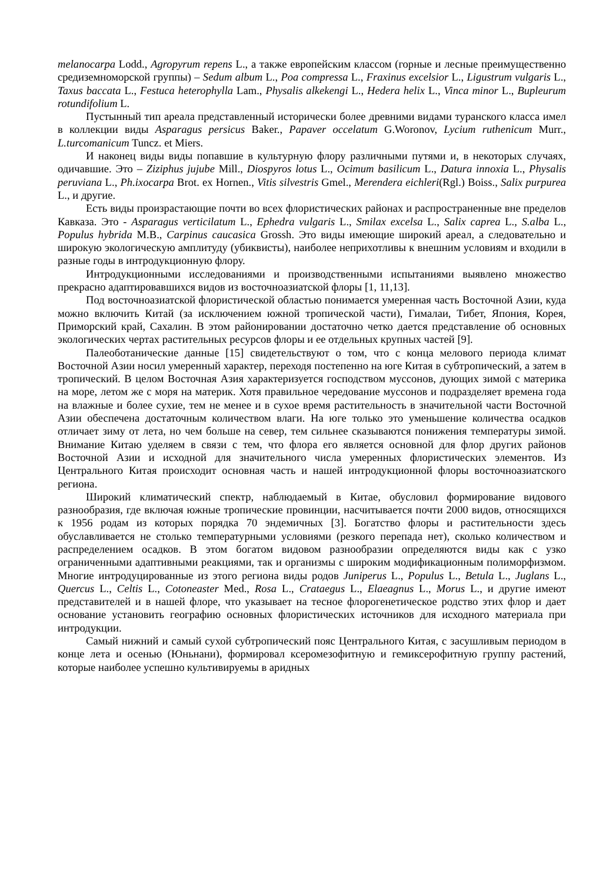melanocarpa Lodd., Agropyrum repens L., а также европейским классом (горные и лесные преимущественно средиземноморской группы) – Sedum album L., Poa compressa L., Fraxinus excelsior L., Ligustrum vulgaris L., Taxus baccata L., Festuca heterophylla Lam., Physalis alkekengi L., Hedera helix L., Vinca minor L., Bupleurum rotundifolium L.
Пустынный тип ареала представленный исторически более древними видами туранского класса имел в коллекции виды Asparagus persicus Baker., Papaver occelatum G.Woronov, Lycium ruthenicum Murr., L.turcomanicum Tuncz. et Miers.
И наконец виды виды попавшие в культурную флору различными путями и, в некоторых случаях, одичавшие. Это – Ziziphus jujube Mill., Diospyros lotus L., Ocimum basilicum L., Datura innoxia L., Physalis peruviana L., Ph.ixocarpa Brot. ex Hornen., Vitis silvestris Gmel., Merendera eichleri(Rgl.) Boiss., Salix purpurea L., и другие.
Есть виды произрастающие почти во всех флористических районах и распространенные вне пределов Кавказа. Это - Asparagus verticilatum L., Ephedra vulgaris L., Smilax excelsa L., Salix caprea L., S.alba L., Populus hybrida M.B., Carpinus caucasica Grossh. Это виды имеющие широкий ареал, а следовательно и широкую экологическую амплитуду (убиквисты), наиболее неприхотливы к внешним условиям и входили в разные годы в интродукционную флору.
Интродукционными исследованиями и производственными испытаниями выявлено множество прекрасно адаптировавшихся видов из восточноазиатской флоры [1, 11,13].
Под восточноазиатской флористической областью понимается умеренная часть Восточной Азии, куда можно включить Китай (за исключением южной тропической части), Гималаи, Тибет, Япония, Корея, Приморский край, Сахалин. В этом районировании достаточно четко дается представление об основных экологических чертах растительных ресурсов флоры и ее отдельных крупных частей [9].
Палеоботанические данные [15] свидетельствуют о том, что с конца мелового периода климат Восточной Азии носил умеренный характер, переходя постепенно на юге Китая в субтропический, а затем в тропический. В целом Восточная Азия характеризуется господством муссонов, дующих зимой с материка на море, летом же с моря на материк. Хотя правильное чередование муссонов и подразделяет времена года на влажные и более сухие, тем не менее и в сухое время растительность в значительной части Восточной Азии обеспечена достаточным количеством влаги. На юге только это уменьшение количества осадков отличает зиму от лета, но чем больше на север, тем сильнее сказываются понижения температуры зимой. Внимание Китаю уделяем в связи с тем, что флора его является основной для флор других районов Восточной Азии и исходной для значительного числа умеренных флористических элементов. Из Центрального Китая происходит основная часть и нашей интродукционной флоры восточноазиатского региона.
Широкий климатический спектр, наблюдаемый в Китае, обусловил формирование видового разнообразия, где включая южные тропические провинции, насчитывается почти 2000 видов, относящихся к 1956 родам из которых порядка 70 эндемичных [3]. Богатство флоры и растительности здесь обуславливается не столько температурными условиями (резкого перепада нет), сколько количеством и распределением осадков. В этом богатом видовом разнообразии определяются виды как с узко ограниченными адаптивными реакциями, так и организмы с широким модификационным полиморфизмом. Многие интродуцированные из этого региона виды родов Juniperus L., Populus L., Betula L., Juglans L., Quercus L., Celtis L., Cotoneaster Med., Rosa L., Crataegus L., Elaeagnus L., Morus L., и другие имеют представителей и в нашей флоре, что указывает на тесное флорогенетическое родство этих флор и дает основание установить географию основных флористических источников для исходного материала при интродукции.
Самый нижний и самый сухой субтропический пояс Центрального Китая, с засушливым периодом в конце лета и осенью (Юньнани), формировал ксеромезофитную и гемиксерофитную группу растений, которые наиболее успешно культивируемы в аридных